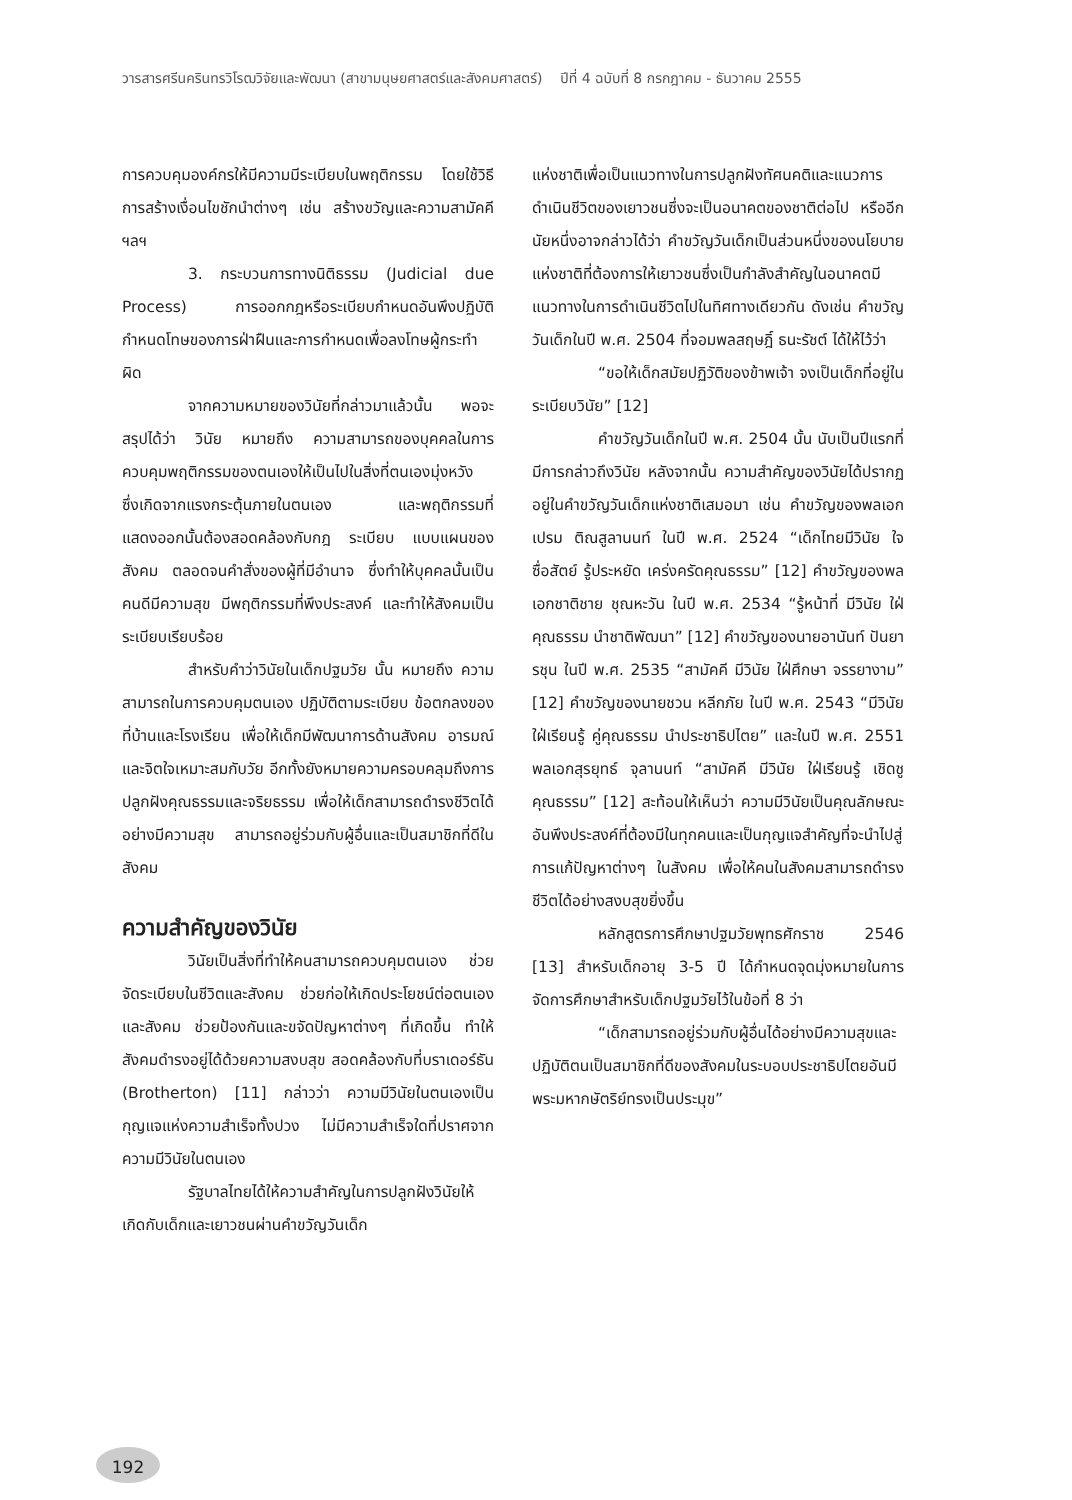วารสารศรีนครินทรวิโรฒวิจัยและพัฒนา (สาขามนุษยศาสตร์และสังคมศาสตร์) ปีที่ 4 ฉบับที่ 8 กรกฎาคม - ธันวาคม 2555
การควบคุมองค์กรให้มีความมีระเบียบในพฤติกรรม โดยใช้วิธีการสร้างเงื่อนไขชักนำต่างๆ เช่น สร้างขวัญและความสามัคคี ฯลฯ
3. กระบวนการทางนิติธรรม (Judicial due Process) การออกกฎหรือระเบียบกำหนดอันพึงปฏิบัติ กำหนดโทษของการฝ่าฝืนและการกำหนดเพื่อลงโทษผู้กระทำผิด
จากความหมายของวินัยที่กล่าวมาแล้วนั้น พอจะสรุปได้ว่า วินัย หมายถึง ความสามารถของบุคคลในการควบคุมพฤติกรรมของตนเองให้เป็นไปในสิ่งที่ตนเองมุ่งหวัง ซึ่งเกิดจากแรงกระตุ้นภายในตนเอง และพฤติกรรมที่แสดงออกนั้นต้องสอดคล้องกับกฎ ระเบียบ แบบแผนของสังคม ตลอดจนคำสั่งของผู้ที่มีอำนาจ ซึ่งทำให้บุคคลนั้นเป็นคนดีมีความสุข มีพฤติกรรมที่พึงประสงค์ และทำให้สังคมเป็นระเบียบเรียบร้อย
สำหรับคำว่าวินัยในเด็กปฐมวัย นั้น หมายถึง ความสามารถในการควบคุมตนเอง ปฏิบัติตามระเบียบ ข้อตกลงของที่บ้านและโรงเรียน เพื่อให้เด็กมีพัฒนาการด้านสังคม อารมณ์ และจิตใจเหมาะสมกับวัย อีกทั้งยังหมายความครอบคลุมถึงการปลูกฝังคุณธรรมและจริยธรรม เพื่อให้เด็กสามารถดำรงชีวิตได้อย่างมีความสุข สามารถอยู่ร่วมกับผู้อื่นและเป็นสมาชิกที่ดีในสังคม
ความสำคัญของวินัย
วินัยเป็นสิ่งที่ทำให้คนสามารถควบคุมตนเอง ช่วยจัดระเบียบในชีวิตและสังคม ช่วยก่อให้เกิดประโยชน์ต่อตนเองและสังคม ช่วยป้องกันและขจัดปัญหาต่างๆ ที่เกิดขึ้น ทำให้สังคมดำรงอยู่ได้ด้วยความสงบสุข สอดคล้องกับที่บราเดอร์ธัน (Brotherton) [11] กล่าวว่า ความมีวินัยในตนเองเป็นกุญแจแห่งความสำเร็จทั้งปวง ไม่มีความสำเร็จใดที่ปราศจากความมีวินัยในตนเอง
รัฐบาลไทยได้ให้ความสำคัญในการปลูกฝังวินัยให้เกิดกับเด็กและเยาวชนผ่านคำขวัญวันเด็ก
แห่งชาติเพื่อเป็นแนวทางในการปลูกฝังทัศนคติและแนวการดำเนินชีวิตของเยาวชนซึ่งจะเป็นอนาคตของชาติต่อไป หรืออีกนัยหนึ่งอาจกล่าวได้ว่า คำขวัญวันเด็กเป็นส่วนหนึ่งของนโยบายแห่งชาติที่ต้องการให้เยาวชนซึ่งเป็นกำลังสำคัญในอนาคตมีแนวทางในการดำเนินชีวิตไปในทิศทางเดียวกัน ดังเช่น คำขวัญวันเด็กในปี พ.ศ. 2504 ที่จอมพลสฤษฎิ์ ธนะรัชต์ ได้ให้ไว้ว่า
“ขอให้เด็กสมัยปฏิวัติของข้าพเจ้า จงเป็นเด็กที่อยู่ในระเบียบวินัย” [12]
คำขวัญวันเด็กในปี พ.ศ. 2504 นั้น นับเป็นปีแรกที่มีการกล่าวถึงวินัย หลังจากนั้น ความสำคัญของวินัยได้ปรากฏอยู่ในคำขวัญวันเด็กแห่งชาติเสมอมา เช่น คำขวัญของพลเอกเปรม ติณสูลานนท์ ในปี พ.ศ. 2524 “เด็กไทยมีวินัย ใจซื่อสัตย์ รู้ประหยัด เคร่งครัดคุณธรรม” [12] คำขวัญของพลเอกชาติชาย ชุณหะวัน ในปี พ.ศ. 2534 “รู้หน้าที่ มีวินัย ใฝ่คุณธรรม นำชาติพัฒนา” [12] คำขวัญของนายอานันท์ ปันยารชุน ในปี พ.ศ. 2535 “สามัคคี มีวินัย ใฝ่ศึกษา จรรยางาม” [12] คำขวัญของนายชวน หลีกภัย ในปี พ.ศ. 2543 “มีวินัย ใฝ่เรียนรู้ คู่คุณธรรม นำประชาธิปไตย” และในปี พ.ศ. 2551 พลเอกสุรยุทธ์ จุลานนท์ “สามัคคี มีวินัย ใฝ่เรียนรู้ เชิดชูคุณธรรม” [12] สะท้อนให้เห็นว่า ความมีวินัยเป็นคุณลักษณะอันพึงประสงค์ที่ต้องมีในทุกคนและเป็นกุญแจสำคัญที่จะนำไปสู่การแก้ปัญหาต่างๆ ในสังคม เพื่อให้คนในสังคมสามารถดำรงชีวิตได้อย่างสงบสุขยิ่งขึ้น
หลักสูตรการศึกษาปฐมวัยพุทธศักราช 2546 [13] สำหรับเด็กอายุ 3-5 ปี ได้กำหนดจุดมุ่งหมายในการจัดการศึกษาสำหรับเด็กปฐมวัยไว้ในข้อที่ 8 ว่า
“เด็กสามารถอยู่ร่วมกับผู้อื่นได้อย่างมีความสุขและปฏิบัติตนเป็นสมาชิกที่ดีของสังคมในระบอบประชาธิปไตยอันมีพระมหากษัตริย์ทรงเป็นประมุข”
192